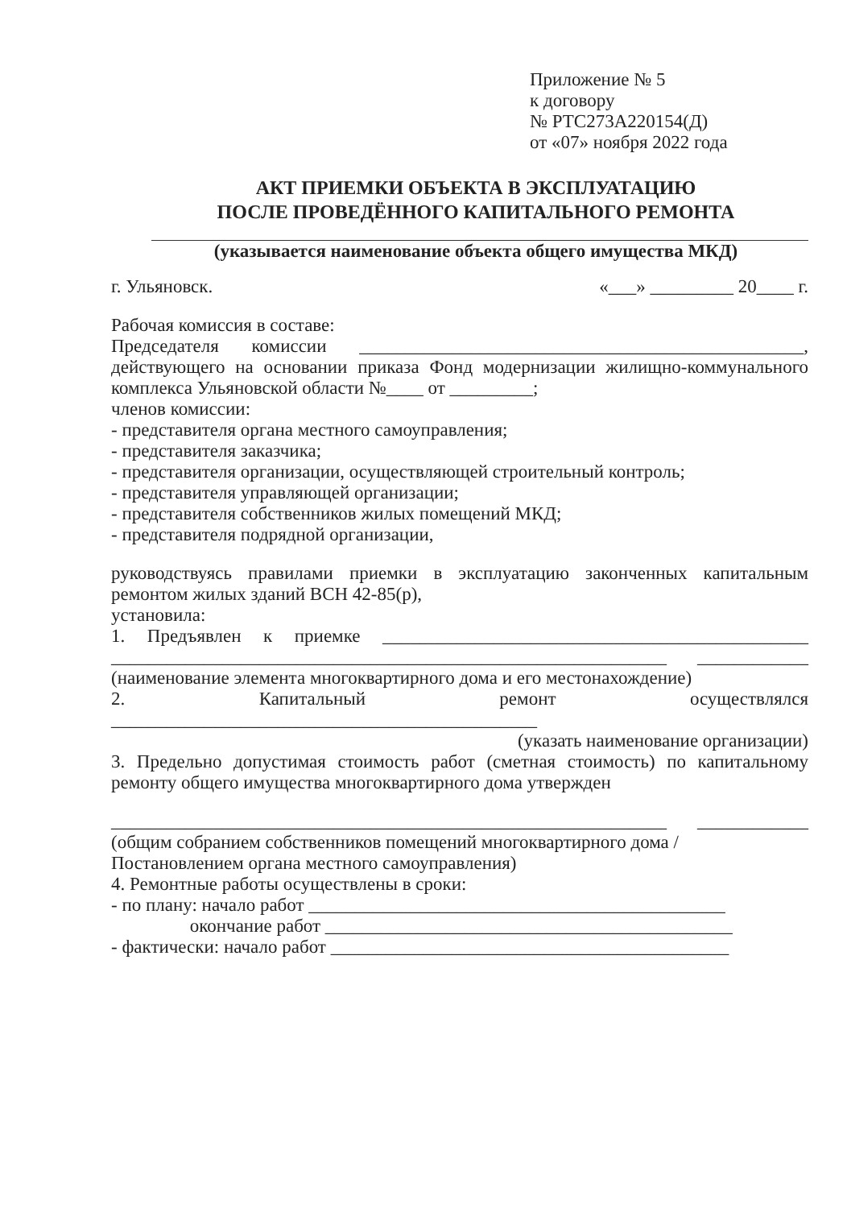Приложение № 5
к договору
№ РТС273А220154(Д)
от «07» ноября 2022 года
АКТ ПРИЕМКИ ОБЪЕКТА В ЭКСПЛУАТАЦИЮ
ПОСЛЕ ПРОВЕДЁННОГО КАПИТАЛЬНОГО РЕМОНТА
(указывается наименование объекта общего имущества МКД)
г. Ульяновск. «___» _________ 20____ г.
Рабочая комиссия в составе:
Председателя комиссии ________________________________________________, действующего на основании приказа Фонд модернизации жилищно-коммунального комплекса Ульяновской области №____ от _________;
членов комиссии:
- представителя органа местного самоуправления;
- представителя заказчика;
- представителя организации, осуществляющей строительный контроль;
- представителя управляющей организации;
- представителя собственников жилых помещений МКД;
- представителя подрядной организации,
руководствуясь правилами приемки в эксплуатацию законченных капитальным ремонтом жилых зданий ВСН 42-85(р),
установила:
1. Предъявлен к приемке ______________________________________________ ____________________________________________________________ ____________ (наименование элемента многоквартирного дома и его местонахождение)
2. Капитальный ремонт осуществлялся ______________________________________________
(указать наименование организации)
3. Предельно допустимая стоимость работ (сметная стоимость) по капитальному ремонту общего имущества многоквартирного дома утвержден
____________________________________________________________ ____________ (общим собранием собственников помещений многоквартирного дома /
Постановлением органа местного самоуправления)
4. Ремонтные работы осуществлены в сроки:
- по плану: начало работ _____________________________________________
окончание работ ____________________________________________
- фактически: начало работ ___________________________________________